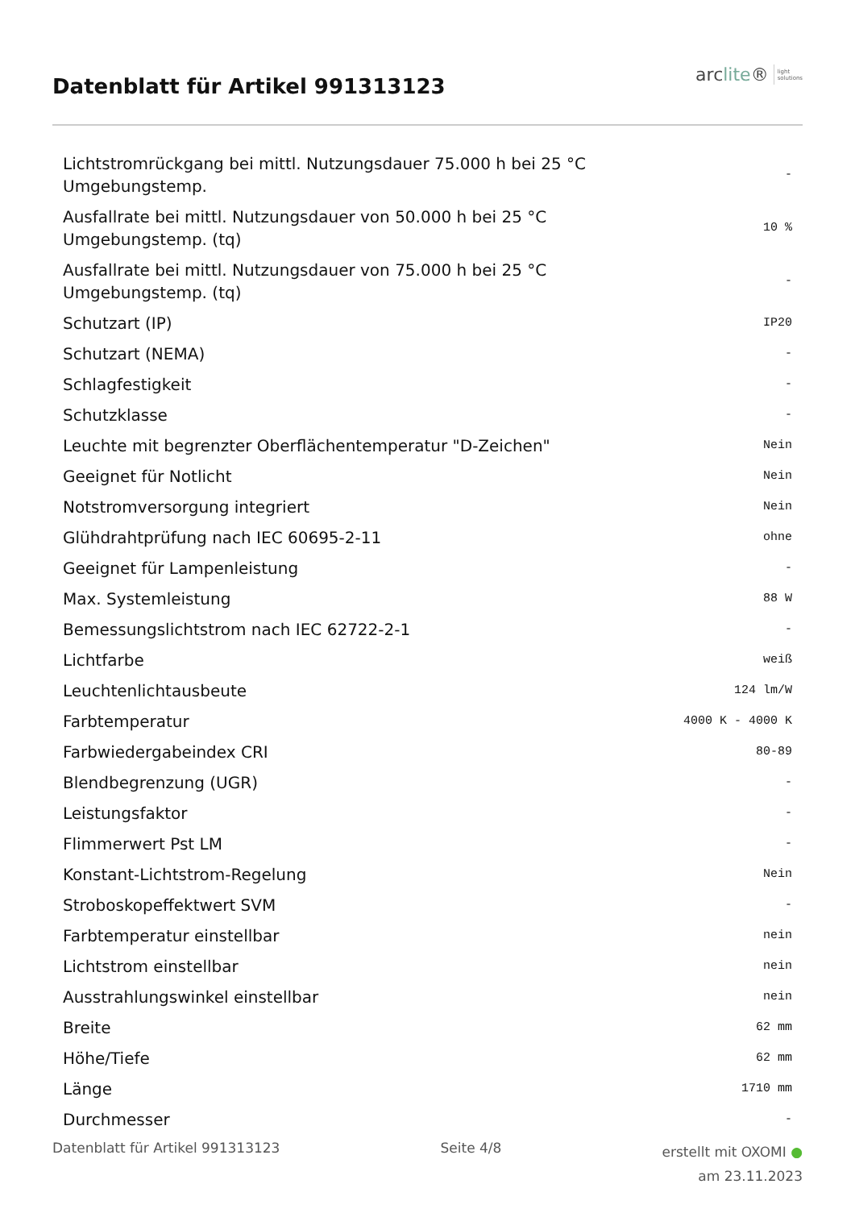Datenblatt für Artikel 991313123
arclite®
light
solutions
| Lichtstromrückgang bei mittl. Nutzungsdauer 75.000 h bei 25 °C Umgebungstemp. | - |
| Ausfallrate bei mittl. Nutzungsdauer von 50.000 h bei 25 °C Umgebungstemp. (tq) | 10 % |
| Ausfallrate bei mittl. Nutzungsdauer von 75.000 h bei 25 °C Umgebungstemp. (tq) | - |
| Schutzart (IP) | IP20 |
| Schutzart (NEMA) | - |
| Schlagfestigkeit | - |
| Schutzklasse | - |
| Leuchte mit begrenzter Oberflächentemperatur "D-Zeichen" | Nein |
| Geeignet für Notlicht | Nein |
| Notstromversorgung integriert | Nein |
| Glühdrahtprüfung nach IEC 60695-2-11 | ohne |
| Geeignet für Lampenleistung | - |
| Max. Systemleistung | 88 W |
| Bemessungslichtstrom nach IEC 62722-2-1 | - |
| Lichtfarbe | weiß |
| Leuchtenlichtausbeute | 124 lm/W |
| Farbtemperatur | 4000 K - 4000 K |
| Farbwiedergabeindex CRI | 80-89 |
| Blendbegrenzung (UGR) | - |
| Leistungsfaktor | - |
| Flimmerwert Pst LM | - |
| Konstant-Lichtstrom-Regelung | Nein |
| Stroboskopeffektwert SVM | - |
| Farbtemperatur einstellbar | nein |
| Lichtstrom einstellbar | nein |
| Ausstrahlungswinkel einstellbar | nein |
| Breite | 62 mm |
| Höhe/Tiefe | 62 mm |
| Länge | 1710 mm |
| Durchmesser | - |
Datenblatt für Artikel 991313123
Seite 4/8
erstellt mit OXOMI ●
am 23.11.2023